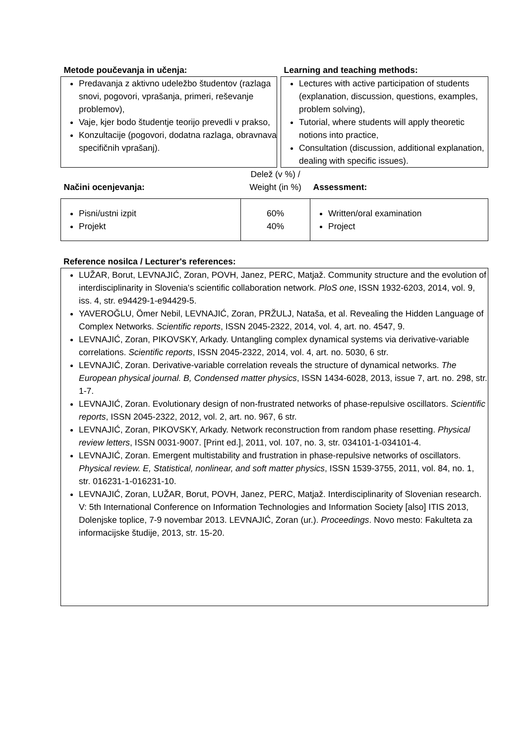| Metode poučevanja in učenja: | | Learning and teaching methods: |
| Predavanja z aktivno udeležbo študentov (razlaga snovi, pogovori, vprašanja, primeri, reševanje problemov), Vaje, kjer bodo študentje teorijo prevedli v prakso, Konzultacije (pogovori, dodatna razlaga, obravnava specifičnih vprašanj). | | Lectures with active participation of students (explanation, discussion, questions, examples, problem solving), Tutorial, where students will apply theoretic notions into practice, Consultation (discussion, additional explanation, dealing with specific issues). |
| Načini ocenjevanja: | Delež (v %) / Weight (in %) | Assessment: |
| Pisni/ustni izpit Projekt | 60% 40% | Written/oral examination Project |
Reference nosilca / Lecturer's references:
LUŽAR, Borut, LEVNAJIĆ, Zoran, POVH, Janez, PERC, Matjaž. Community structure and the evolution of interdisciplinarity in Slovenia's scientific collaboration network. PloS one, ISSN 1932-6203, 2014, vol. 9, iss. 4, str. e94429-1-e94429-5.
YAVEROĞLU, Ömer Nebil, LEVNAJIĆ, Zoran, PRŽULJ, Nataša, et al. Revealing the Hidden Language of Complex Networks. Scientific reports, ISSN 2045-2322, 2014, vol. 4, art. no. 4547, 9.
LEVNAJIĆ, Zoran, PIKOVSKY, Arkady. Untangling complex dynamical systems via derivative-variable correlations. Scientific reports, ISSN 2045-2322, 2014, vol. 4, art. no. 5030, 6 str.
LEVNAJIĆ, Zoran. Derivative-variable correlation reveals the structure of dynamical networks. The European physical journal. B, Condensed matter physics, ISSN 1434-6028, 2013, issue 7, art. no. 298, str. 1-7.
LEVNAJIĆ, Zoran. Evolutionary design of non-frustrated networks of phase-repulsive oscillators. Scientific reports, ISSN 2045-2322, 2012, vol. 2, art. no. 967, 6 str.
LEVNAJIĆ, Zoran, PIKOVSKY, Arkady. Network reconstruction from random phase resetting. Physical review letters, ISSN 0031-9007. [Print ed.], 2011, vol. 107, no. 3, str. 034101-1-034101-4.
LEVNAJIĆ, Zoran. Emergent multistability and frustration in phase-repulsive networks of oscillators. Physical review. E, Statistical, nonlinear, and soft matter physics, ISSN 1539-3755, 2011, vol. 84, no. 1, str. 016231-1-016231-10.
LEVNAJIĆ, Zoran, LUŽAR, Borut, POVH, Janez, PERC, Matjaž. Interdisciplinarity of Slovenian research. V: 5th International Conference on Information Technologies and Information Society [also] ITIS 2013, Dolenjske toplice, 7-9 novembar 2013. LEVNAJIĆ, Zoran (ur.). Proceedings. Novo mesto: Fakulteta za informacijske študije, 2013, str. 15-20.